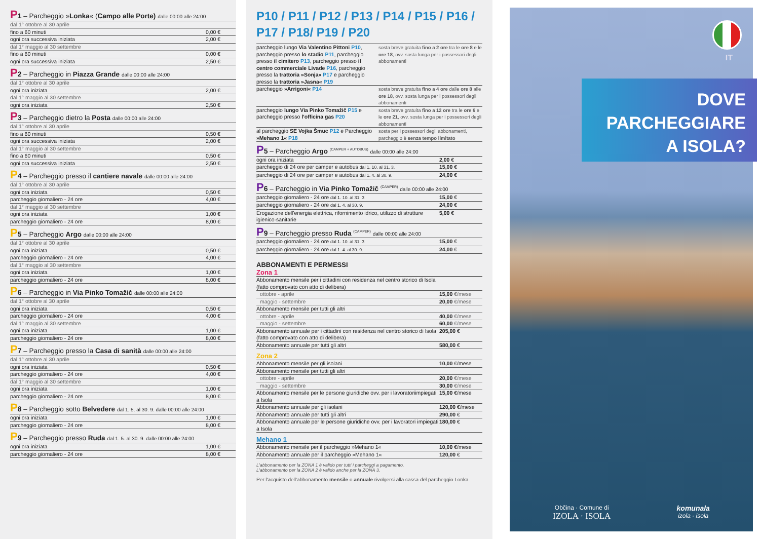P 1 – Parcheggio »Lonka« (Campo alle Porte) dalle 00:00 alle 24:00
| dal 1° ottobre al 30 aprile | |
| fino a 60 minuti | 0,00 € |
| ogni ora successiva iniziata | 2,00 € |
| dal 1° maggio al 30 settembre | |
| fino a 60 minuti | 0,00 € |
| ogni ora successiva iniziata | 2,50 € |
P 2 – Parcheggio in Piazza Grande dalle 00:00 alle 24:00
| dal 1° ottobre al 30 aprile | |
| ogni ora iniziata | 2,00 € |
| dal 1° maggio al 30 settembre | |
| ogni ora iniziata | 2,50 € |
P 3 – Parcheggio dietro la Posta dalle 00:00 alle 24:00
| dal 1° ottobre al 30 aprile | |
| fino a 60 minuti | 0,50 € |
| ogni ora successiva iniziata | 2,00 € |
| dal 1° maggio al 30 settembre | |
| fino a 60 minuti | 0,50 € |
| ogni ora successiva iniziata | 2,50 € |
P 4 – Parcheggio presso il cantiere navale dalle 00:00 alle 24:00
| dal 1° ottobre al 30 aprile | |
| ogni ora iniziata | 0,50 € |
| parcheggio giornaliero - 24 ore | 4,00 € |
| dal 1° maggio al 30 settembre | |
| ogni ora iniziata | 1,00 € |
| parcheggio giornaliero - 24 ore | 8,00 € |
P 5 – Parcheggio Argo dalle 00:00 alle 24:00
| dal 1° ottobre al 30 aprile | |
| ogni ora iniziata | 0,50 € |
| parcheggio giornaliero - 24 ore | 4,00 € |
| dal 1° maggio al 30 settembre | |
| ogni ora iniziata | 1,00 € |
| parcheggio giornaliero - 24 ore | 8,00 € |
P 6 – Parcheggio in Via Pinko Tomažič dalle 00:00 alle 24:00
| dal 1° ottobre al 30 aprile | |
| ogni ora iniziata | 0,50 € |
| parcheggio giornaliero - 24 ore | 4,00 € |
| dal 1° maggio al 30 settembre | |
| ogni ora iniziata | 1,00 € |
| parcheggio giornaliero - 24 ore | 8,00 € |
P 7 – Parcheggio presso la Casa di sanità dalle 00:00 alle 24:00
| dal 1° ottobre al 30 aprile | |
| ogni ora iniziata | 0,50 € |
| parcheggio giornaliero - 24 ore | 4,00 € |
| dal 1° maggio al 30 settembre | |
| ogni ora iniziata | 1,00 € |
| parcheggio giornaliero - 24 ore | 8,00 € |
P 8 – Parcheggio sotto Belvedere dal 1. 5. al 30. 9. dalle 00:00 alle 24:00
| ogni ora iniziata | 1,00 € |
| parcheggio giornaliero - 24 ore | 8,00 € |
P 9 – Parcheggio presso Ruda dal 1. 5. al 30. 9. dalle 00:00 alle 24:00
| ogni ora iniziata | 1,00 € |
| parcheggio giornaliero - 24 ore | 8,00 € |
P10 / P11 / P12 / P13 / P14 / P15 / P16 /
P17 / P18/ P19 / P20
| parcheggio lungo Via Valentino Pittoni P10 , parcheggio presso lo stadio P11 , parcheggio presso il cimitero P13 , parcheggio presso il centro commerciale Livade P16 , parcheggio presso la trattoria »Sonja« P17 e parcheggio presso la trattoria »Jasna« P19 | sosta breve gratuita fino a 2 ore tra le ore 8 e le ore 18 , ovv. sosta lunga per i possessori degli abbonamenti |
| parcheggio »Arrigoni« P14 | sosta breve gratuita fino a 4 ore dalle ore 8 alle ore 18 , ovv. sosta lunga per i possessori degli abbonamenti |
| parcheggio lungo Via Pinko Tomažič P15 e parcheggio presso l'officina gas P20 | sosta breve gratuita fino a 12 ore tra le ore 6 e le ore 21 , ovv. sosta lunga per i possessori degli abbonamenti |
| al parcheggio SE Vojka Šmuc P12 e Parcheggio »Mehano 1« P18 | sosta per i possessori degli abbonamenti, parcheggio è senza tempo limitato |
P 5 – Parcheggio Argo <sup>(CAMPER + AUTOBUS)</sup> dalle 00:00 alle 24:00
| ogni ora iniziata | 2,00 € |
| parcheggio di 24 ore per camper e autobus dal 1. 10. al 31. 3. | 15,00 € |
| parcheggio di 24 ore per camper e autobus dal 1. 4. al 30. 9. | 24,00 € |
P 6 – Parcheggio in Via Pinko Tomažič <sup>(CAMPER)</sup> dalle 00:00 alle 24:00
| parcheggio giornaliero - 24 ore dal 1. 10. al 31. 3 | 15,00 € |
| parcheggio giornaliero - 24 ore dal 1. 4. al 30. 9. | 24,00 € |
| Erogazione dell'energia elettrica, rifornimento idrico, utilizzo di strutture igienico-sanitarie | 5,00 € |
P 9 – Parcheggio presso Ruda <sup>(CAMPER)</sup> dalle 00:00 alle 24:00
| parcheggio giornaliero - 24 ore dal 1. 10. al 31. 3 | 15,00 € |
| parcheggio giornaliero - 24 ore dal 1. 4. al 30. 9. | 24,00 € |
ABBONAMENTI E PERMESSI
Zona 1
| Abbonamento mensile per i cittadini con residenza nel centro storico di Isola (fatto comprovato con atto di delibera) | |
| ottobre - aprile | 15,00 €/mese |
| maggio - settembre | 20,00 €/mese |
| Abbonamento mensile per tutti gli altri | |
| ottobre - aprile | 40,00 €/mese |
| maggio - settembre | 60,00 €/mese |
| Abbonamento annuale per i cittadini con residenza nel centro storico di Isola (fatto comprovato con atto di delibera) | 205,00 € |
| Abbonamento annuale per tutti gli altri | 580,00 € |
Zona 2
| Abbonamento mensile per gli isolani | 10,00 €/mese |
| Abbonamento mensile per tutti gli altri | |
| ottobre - aprile | 20,00 €/mese |
| maggio - settembre | 30,00 €/mese |
| Abbonamento mensile per le persone giuridiche ovv. per i lavoratoriimpiegati a Isola | 15,00 €/mese |
| Abbonamento annuale per gli isolani | 120,00 €/mese |
| Abbonamento annuale per tutti gli altri | 290,00 € |
| Abbonamento annuale per le persone giuridiche ovv. per i lavoratori impiegati a Isola | 180,00 € |
Mehano 1
| Abbonamento mensile per il parcheggio »Mehano 1« | 10,00 €/mese |
| Abbonamento annuale per il parcheggio »Mehano 1« | 120,00 € |
L'abbonamento per la ZONA 1 è valido per tutti i parcheggi a pagamento.
L'abbonamento per la ZONA 2 è valido anche per la ZONA 3.
Per l'acquisto dell'abbonamento mensile o annuale rivolgersi alla cassa del parcheggio Lonka.
IT
DOVE
PARCHEGGIARE
A ISOLA?
Občina · Comune di
IZOLA · ISOLA
komunala
izola - isola